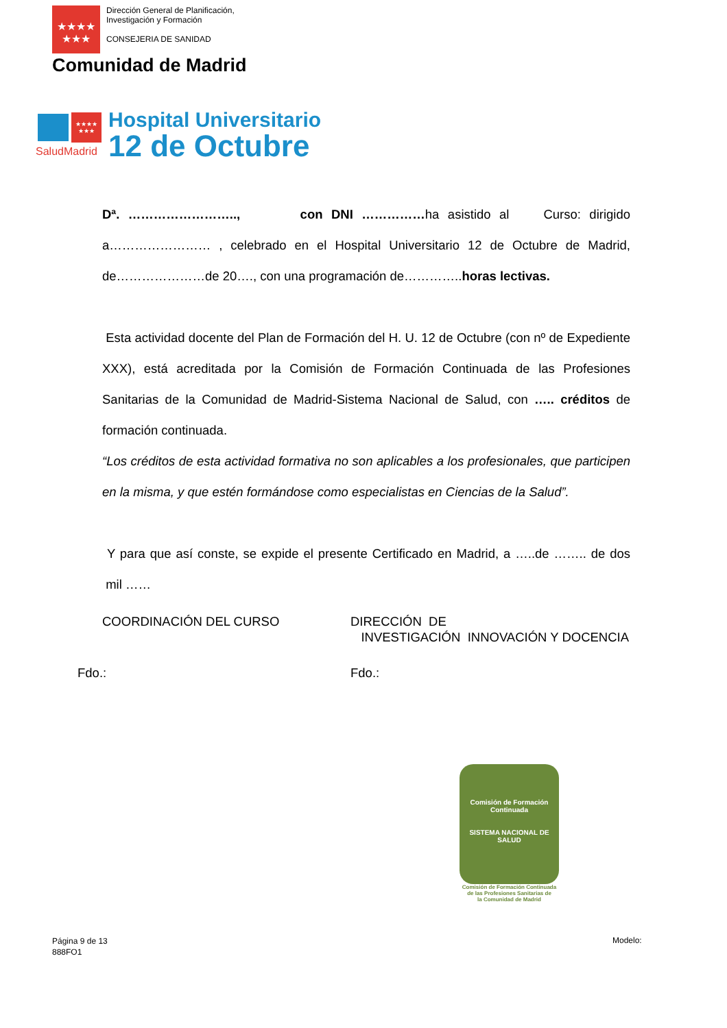★★★★
★★★
Dirección General de Planificación,
Investigación y Formación
CONSEJERIA DE SANIDAD
Comunidad de Madrid
★★★★
★★★
SaludMadrid
Hospital Universitario
12 de Octubre
Dª. …………………….., con DNI ……………ha asistido al Curso: dirigido a…………………… , celebrado en el Hospital Universitario 12 de Octubre de Madrid, de…………………de 20…., con una programación de…………..horas lectivas.
Esta actividad docente del Plan de Formación del H. U. 12 de Octubre (con nº de Expediente XXX), está acreditada por la Comisión de Formación Continuada de las Profesiones Sanitarias de la Comunidad de Madrid-Sistema Nacional de Salud, con ….. créditos de formación continuada.
“Los créditos de esta actividad formativa no son aplicables a los profesionales, que participen en la misma, y que estén formándose como especialistas en Ciencias de la Salud”.
Y para que así conste, se expide el presente Certificado en Madrid, a …..de …….. de dos mil ……
COORDINACIÓN DEL CURSO DIRECCIÓN DE
INVESTIGACIÓN INNOVACIÓN Y DOCENCIA
Fdo.: Fdo.:
Comisión de Formación Continuada
SISTEMA NACIONAL DE SALUD
Comisión de Formación Continuada
de las Profesiones Sanitarias de
la Comunidad de Madrid
Página 9 de 13
888FO1
Modelo: